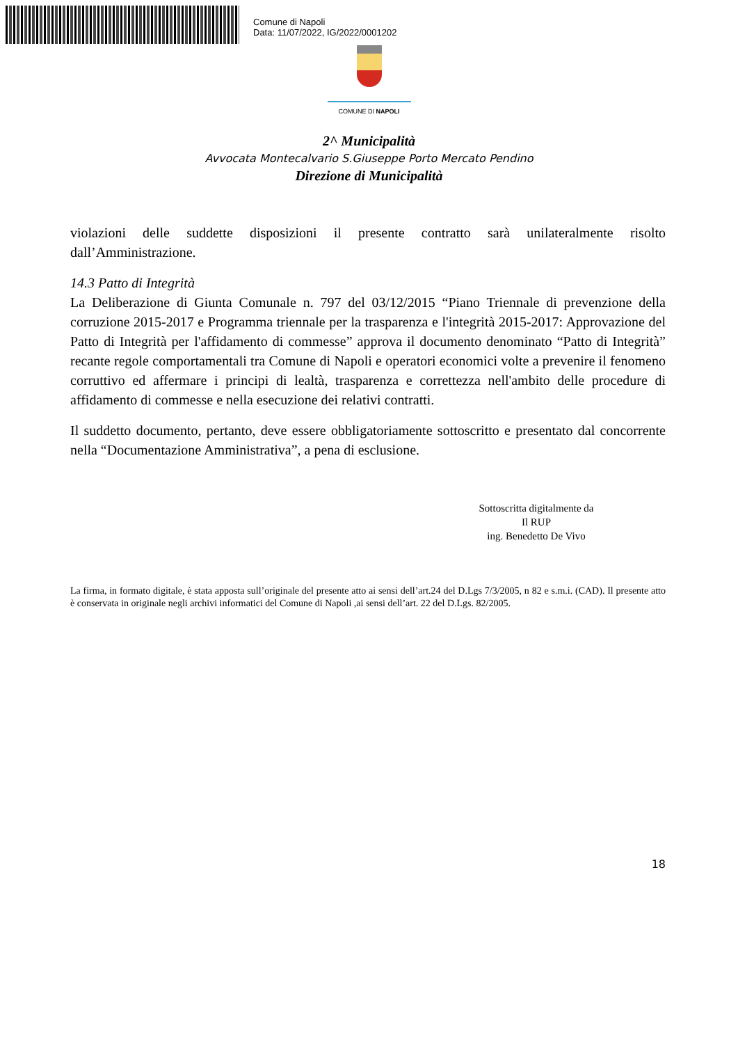Comune di Napoli
Data: 11/07/2022, IG/2022/0001202
COMUNE DI NAPOLI
2^ Municipalità
Avvocata Montecalvario S.Giuseppe Porto Mercato Pendino
Direzione di Municipalità
violazioni delle suddette disposizioni il presente contratto sarà unilateralmente risolto dall’Amministrazione.
14.3 Patto di Integrità
La Deliberazione di Giunta Comunale n. 797 del 03/12/2015 “Piano Triennale di prevenzione della corruzione 2015-2017 e Programma triennale per la trasparenza e l'integrità 2015-2017: Approvazione del Patto di Integrità per l'affidamento di commesse” approva il documento denominato “Patto di Integrità” recante regole comportamentali tra Comune di Napoli e operatori economici volte a prevenire il fenomeno corruttivo ed affermare i principi di lealtà, trasparenza e correttezza nell'ambito delle procedure di affidamento di commesse e nella esecuzione dei relativi contratti.
Il suddetto documento, pertanto, deve essere obbligatoriamente sottoscritto e presentato dal concorrente nella “Documentazione Amministrativa”, a pena di esclusione.
Sottoscritta digitalmente da
Il RUP
ing. Benedetto De Vivo
La firma, in formato digitale, è stata apposta sull’originale del presente atto ai sensi dell’art.24 del D.Lgs 7/3/2005, n 82 e s.m.i. (CAD). Il presente atto è conservata in originale negli archivi informatici del Comune di Napoli ,ai sensi dell’art. 22 del D.Lgs. 82/2005.
18